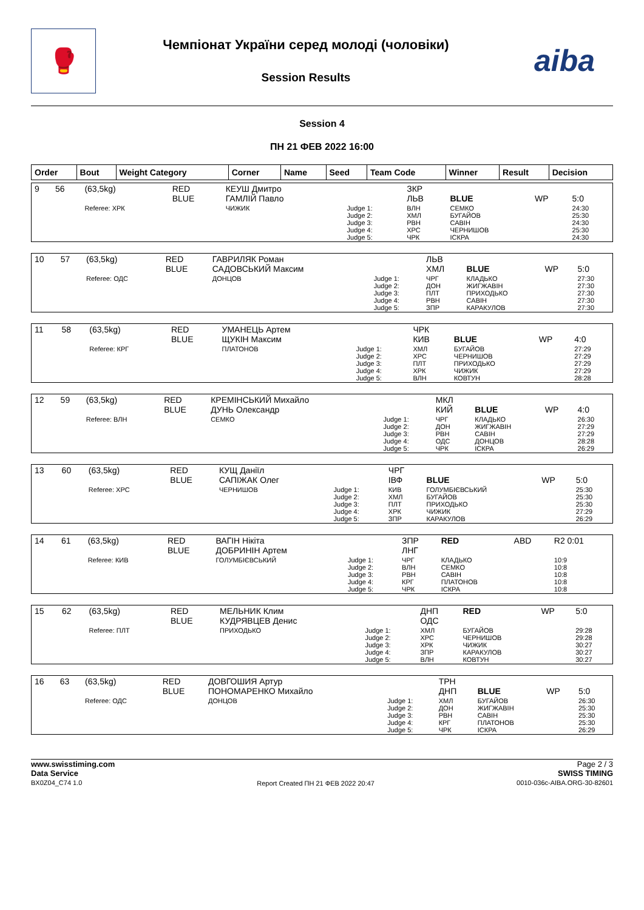🥊
Чемпіонат України серед молоді (чоловіки)
Session Results
aiba
Session 4
ПН 21 ФЕВ 2022 16:00
| Order | Bout | Weight Category | Corner | Name | Seed | Team Code | Winner | Result | Decision |
| --- | --- | --- | --- | --- | --- | --- | --- | --- | --- |
| 9 | 56 | (63,5kg) | RED BLUE | КЕУШ Дмитро ГАМЛІЙ Павло | | ЗКР ЛЬВ | BLUE | WP | 5:0 |
| | | Referee: ХРК | | ЧИЖИК | Judge 1: Judge 2: Judge 3: Judge 4: Judge 5: | ВЛН ХМЛ РВН ХРС ЧРК | СЕМКО БУГАЙОВ САВІН ЧЕРНИШОВ ІСКРА | | 24:30 25:30 24:30 25:30 24:30 |
| 10 | 57 | (63,5kg) | RED BLUE | ГАВРИЛЯК Роман САДОВСЬКИЙ Максим | | ЛЬВ ХМЛ | BLUE | WP | 5:0 |
| | | Referee: ОДС | | ДОНЦОВ | Judge 1: Judge 2: Judge 3: Judge 4: Judge 5: | ЧРГ ДОН ПЛТ РВН ЗПР | КЛАДЬКО ЖИГЖАВІН ПРИХОДЬКО САВІН КАРАКУЛОВ | | 27:30 27:30 27:30 27:30 27:30 |
| 11 | 58 | (63,5kg) | RED BLUE | УМАНЕЦЬ Артем ЩУКІН Максим | | ЧРК КИВ | BLUE | WP | 4:0 |
| | | Referee: КРГ | | ПЛАТОНОВ | Judge 1: Judge 2: Judge 3: Judge 4: Judge 5: | ХМЛ ХРС ПЛТ ХРК ВЛН | БУГАЙОВ ЧЕРНИШОВ ПРИХОДЬКО ЧИЖИК КОВТУН | | 27:29 27:29 27:29 27:29 28:28 |
| 12 | 59 | (63,5kg) | RED BLUE | КРЕМІНСЬКИЙ Михайло ДУНЬ Олександр | | МКЛ КИЙ | BLUE | WP | 4:0 |
| | | Referee: ВЛН | | СЕМКО | Judge 1: Judge 2: Judge 3: Judge 4: Judge 5: | ЧРГ ДОН РВН ОДС ЧРК | КЛАДЬКО ЖИГЖАВІН САВІН ДОНЦОВ ІСКРА | | 26:30 27:29 27:29 28:28 26:29 |
| 13 | 60 | (63,5kg) | RED BLUE | КУЩ Даніїл САПІЖАК Олег | | ЧРГ ІВФ | BLUE | WP | 5:0 |
| | | Referee: ХРС | | ЧЕРНИШОВ | Judge 1: Judge 2: Judge 3: Judge 4: Judge 5: | КИВ ХМЛ ПЛТ ХРК ЗПР | ГОЛУМБІЄВСЬКИЙ БУГАЙОВ ПРИХОДЬКО ЧИЖИК КАРАКУЛОВ | | 25:30 25:30 25:30 27:29 26:29 |
| 14 | 61 | (63,5kg) | RED BLUE | ВАГІН Нікіта ДОБРИНІН Артем | | ЗПР ЛНГ | RED | ABD | R2 0:01 |
| | | Referee: КИВ | | ГОЛУМБІЄВСЬКИЙ | Judge 1: Judge 2: Judge 3: Judge 4: Judge 5: | ЧРГ ВЛН РВН КРГ ЧРК | КЛАДЬКО СЕМКО САВІН ПЛАТОНОВ ІСКРА | | 10:9 10:8 10:8 10:8 10:8 |
| 15 | 62 | (63,5kg) | RED BLUE | МЕЛЬНИК Клим КУДРЯВЦЕВ Денис | | ДНП ОДС | RED | WP | 5:0 |
| | | Referee: ПЛТ | | ПРИХОДЬКО | Judge 1: Judge 2: Judge 3: Judge 4: Judge 5: | ХМЛ ХРС ХРК ЗПР ВЛН | БУГАЙОВ ЧЕРНИШОВ ЧИЖИК КАРАКУЛОВ КОВТУН | | 29:28 29:28 30:27 30:27 30:27 |
| 16 | 63 | (63,5kg) | RED BLUE | ДОВГОШИЯ Артур ПОНОМАРЕНКО Михайло | | ТРН ДНП | BLUE | WP | 5:0 |
| | | Referee: ОДС | | ДОНЦОВ | Judge 1: Judge 2: Judge 3: Judge 4: Judge 5: | ХМЛ ДОН РВН КРГ ЧРК | БУГАЙОВ ЖИГЖАВІН САВІН ПЛАТОНОВ ІСКРА | | 26:30 25:30 25:30 25:30 26:29 |
www.swisstiming.com
Data Service
BX0Z04_C74 1.0
Report Created ПН 21 ФЕВ 2022 20:47
Page 2 / 3
SWISS TIMING
0010-036c-AIBA.ORG-30-82601